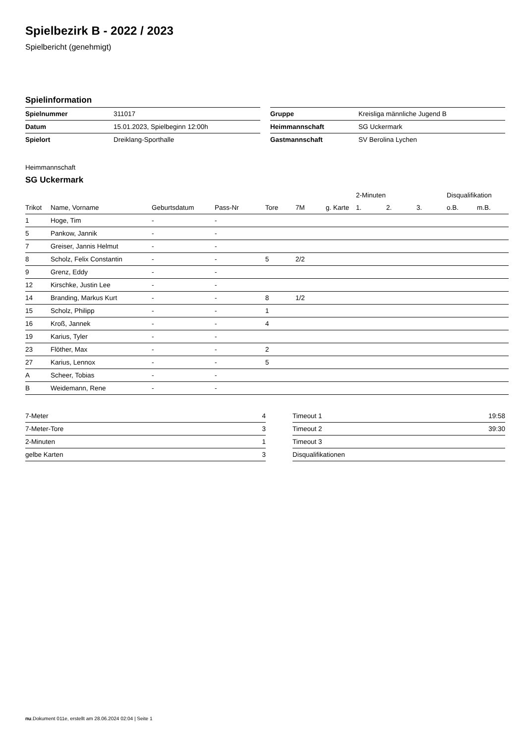Spielbezirk B - 2022 / 2023
Spielbericht (genehmigt)
Spielinformation
| Spielnummer | 311017 |
| Datum | 15.01.2023, Spielbeginn 12:00h |
| Spielort | Dreiklang-Sporthalle |
| Gruppe | Kreisliga männliche Jugend B |
| Heimmannschaft | SG Uckermark |
| Gastmannschaft | SV Berolina Lychen |
Heimmannschaft
SG Uckermark
| | | | | | | | 2-Minuten | | | Disqualifikation | |
| --- | --- | --- | --- | --- | --- | --- | --- | --- | --- | --- | --- |
| Trikot | Name, Vorname | Geburtsdatum | Pass-Nr | Tore | 7M | g. Karte | 1. | 2. | 3. | o.B. | m.B. |
| 1 | Hoge, Tim | - | - | | | | | | | | |
| 5 | Pankow, Jannik | - | - | | | | | | | | |
| 7 | Greiser, Jannis Helmut | - | - | | | | | | | | |
| 8 | Scholz, Felix Constantin | - | - | 5 | 2/2 | | | | | | |
| 9 | Grenz, Eddy | - | - | | | | | | | | |
| 12 | Kirschke, Justin Lee | - | - | | | | | | | | |
| 14 | Branding, Markus Kurt | - | - | 8 | 1/2 | | | | | | |
| 15 | Scholz, Philipp | - | - | 1 | | | | | | | |
| 16 | Kroß, Jannek | - | - | 4 | | | | | | | |
| 19 | Karius, Tyler | - | - | | | | | | | | |
| 23 | Flöther, Max | - | - | 2 | | | | | | | |
| 27 | Karius, Lennox | - | - | 5 | | | | | | | |
| A | Scheer, Tobias | - | - | | | | | | | | |
| B | Weidemann, Rene | - | - | | | | | | | | |
| 7-Meter | 4 |
| 7-Meter-Tore | 3 |
| 2-Minuten | 1 |
| gelbe Karten | 3 |
| Timeout 1 | 19:58 |
| Timeout 2 | 39:30 |
| Timeout 3 | |
| Disqualifikationen | |
nu.Dokument 011e, erstellt am 28.06.2024 02:04 | Seite 1